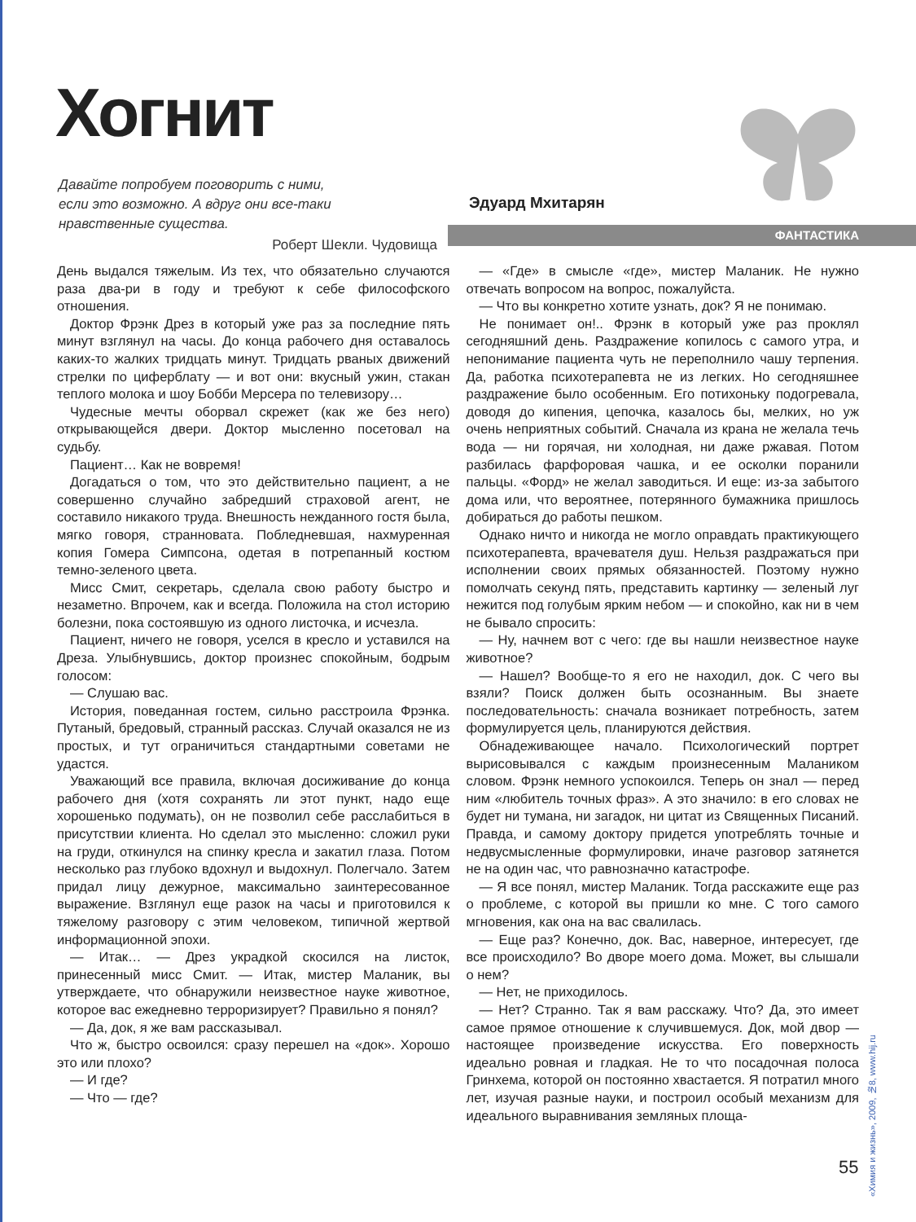Хогнит
Давайте попробуем поговорить с ними,
если это возможно. А вдруг они все-таки
нравственные существа.
Роберт Шекли. Чудовища
Эдуард Мхитарян
ФАНТАСТИКА
День выдался тяжелым. Из тех, что обязательно случаются раза два-ри в году и требуют к себе философского отношения.
Доктор Фрэнк Дрез в который уже раз за последние пять минут взглянул на часы. До конца рабочего дня оставалось каких-то жалких тридцать минут. Тридцать рваных движений стрелки по циферблату — и вот они: вкусный ужин, стакан теплого молока и шоу Бобби Мерсера по телевизору…
Чудесные мечты оборвал скрежет (как же без него) открывающейся двери. Доктор мысленно посетовал на судьбу.
Пациент… Как не вовремя!
Догадаться о том, что это действительно пациент, а не совершенно случайно забредший страховой агент, не составило никакого труда. Внешность нежданного гостя была, мягко говоря, странновата. Побледневшая, нахмуренная копия Гомера Симпсона, одетая в потрепанный костюм темно-зеленого цвета.
Мисс Смит, секретарь, сделала свою работу быстро и незаметно. Впрочем, как и всегда. Положила на стол историю болезни, пока состоявшую из одного листочка, и исчезла.
Пациент, ничего не говоря, уселся в кресло и уставился на Дреза. Улыбнувшись, доктор произнес спокойным, бодрым голосом:
— Слушаю вас.
История, поведанная гостем, сильно расстроила Фрэнка. Путаный, бредовый, странный рассказ. Случай оказался не из простых, и тут ограничиться стандартными советами не удастся.
Уважающий все правила, включая досиживание до конца рабочего дня (хотя сохранять ли этот пункт, надо еще хорошенько подумать), он не позволил себе расслабиться в присутствии клиента. Но сделал это мысленно: сложил руки на груди, откинулся на спинку кресла и закатил глаза. Потом несколько раз глубоко вдохнул и выдохнул. Полегчало. Затем придал лицу дежурное, максимально заинтересованное выражение. Взглянул еще разок на часы и приготовился к тяжелому разговору с этим человеком, типичной жертвой информационной эпохи.
— Итак… — Дрез украдкой скосился на листок, принесенный мисс Смит. — Итак, мистер Маланик, вы утверждаете, что обнаружили неизвестное науке животное, которое вас ежедневно терроризирует? Правильно я понял?
— Да, док, я же вам рассказывал.
Что ж, быстро освоился: сразу перешел на «док». Хорошо это или плохо?
— И где?
— Что — где?
— «Где» в смысле «где», мистер Маланик. Не нужно отвечать вопросом на вопрос, пожалуйста.
— Что вы конкретно хотите узнать, док? Я не понимаю.
Не понимает он!.. Фрэнк в который уже раз проклял сегодняшний день. Раздражение копилось с самого утра, и непонимание пациента чуть не переполнило чашу терпения. Да, работка психотерапевта не из легких. Но сегодняшнее раздражение было особенным. Его потихоньку подогревала, доводя до кипения, цепочка, казалось бы, мелких, но уж очень неприятных событий. Сначала из крана не желала течь вода — ни горячая, ни холодная, ни даже ржавая. Потом разбилась фарфоровая чашка, и ее осколки поранили пальцы. «Форд» не желал заводиться. И еще: из-за забытого дома или, что вероятнее, потерянного бумажника пришлось добираться до работы пешком.
Однако ничто и никогда не могло оправдать практикующего психотерапевта, врачевателя душ. Нельзя раздражаться при исполнении своих прямых обязанностей. Поэтому нужно помолчать секунд пять, представить картинку — зеленый луг нежится под голубым ярким небом — и спокойно, как ни в чем не бывало спросить:
— Ну, начнем вот с чего: где вы нашли неизвестное науке животное?
— Нашел? Вообще-то я его не находил, док. С чего вы взяли? Поиск должен быть осознанным. Вы знаете последовательность: сначала возникает потребность, затем формулируется цель, планируются действия.
Обнадеживающее начало. Психологический портрет вырисовывался с каждым произнесенным Малаником словом. Фрэнк немного успокоился. Теперь он знал — перед ним «любитель точных фраз». А это значило: в его словах не будет ни тумана, ни загадок, ни цитат из Священных Писаний. Правда, и самому доктору придется употреблять точные и недвусмысленные формулировки, иначе разговор затянется не на один час, что равнозначно катастрофе.
— Я все понял, мистер Маланик. Тогда расскажите еще раз о проблеме, с которой вы пришли ко мне. С того самого мгновения, как она на вас свалилась.
— Еще раз? Конечно, док. Вас, наверное, интересует, где все происходило? Во дворе моего дома. Может, вы слышали о нем?
— Нет, не приходилось.
— Нет? Странно. Так я вам расскажу. Что? Да, это имеет самое прямое отношение к случившемуся. Док, мой двор — настоящее произведение искусства. Его поверхность идеально ровная и гладкая. Не то что посадочная полоса Гринхема, которой он постоянно хвастается. Я потратил много лет, изучая разные науки, и построил особый механизм для идеального выравнивания земляных площа-
55
«Химия и жизнь», 2009, №8, www.hij.ru